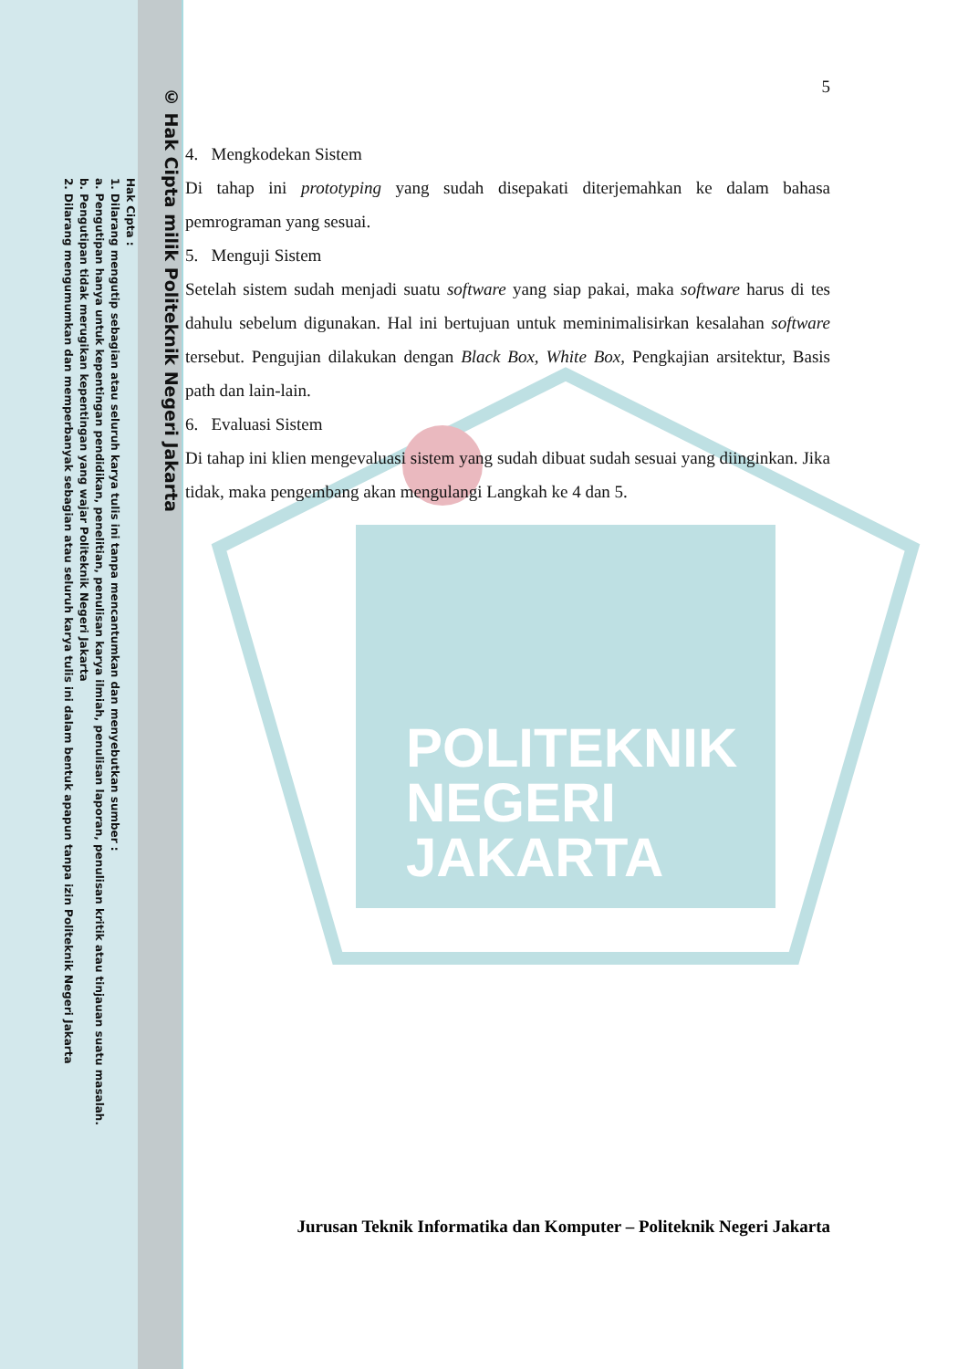POLITEKNIK
NEGERI
JAKARTA
© Hak Cipta milik Politeknik Negeri Jakarta
Hak Cipta :
1. Dilarang mengutip sebagian atau seluruh karya tulis ini tanpa mencantumkan dan menyebutkan sumber :
a. Pengutipan hanya untuk kepentingan pendidikan, penelitian, penulisan karya ilmiah, penulisan laporan, penulisan kritik atau tinjauan suatu masalah.
b. Pengutipan tidak merugikan kepentingan yang wajar Politeknik Negeri Jakarta
2. Dilarang mengumumkan dan memperbanyak sebagian atau seluruh karya tulis ini dalam bentuk apapun tanpa izin Politeknik Negeri Jakarta
5
4. Mengkodekan Sistem
Di tahap ini prototyping yang sudah disepakati diterjemahkan ke dalam bahasa pemrograman yang sesuai.
5. Menguji Sistem
Setelah sistem sudah menjadi suatu software yang siap pakai, maka software harus di tes dahulu sebelum digunakan. Hal ini bertujuan untuk meminimalisirkan kesalahan software tersebut. Pengujian dilakukan dengan Black Box, White Box, Pengkajian arsitektur, Basis path dan lain-lain.
6. Evaluasi Sistem
Di tahap ini klien mengevaluasi sistem yang sudah dibuat sudah sesuai yang diinginkan. Jika tidak, maka pengembang akan mengulangi Langkah ke 4 dan 5.
Jurusan Teknik Informatika dan Komputer – Politeknik Negeri Jakarta